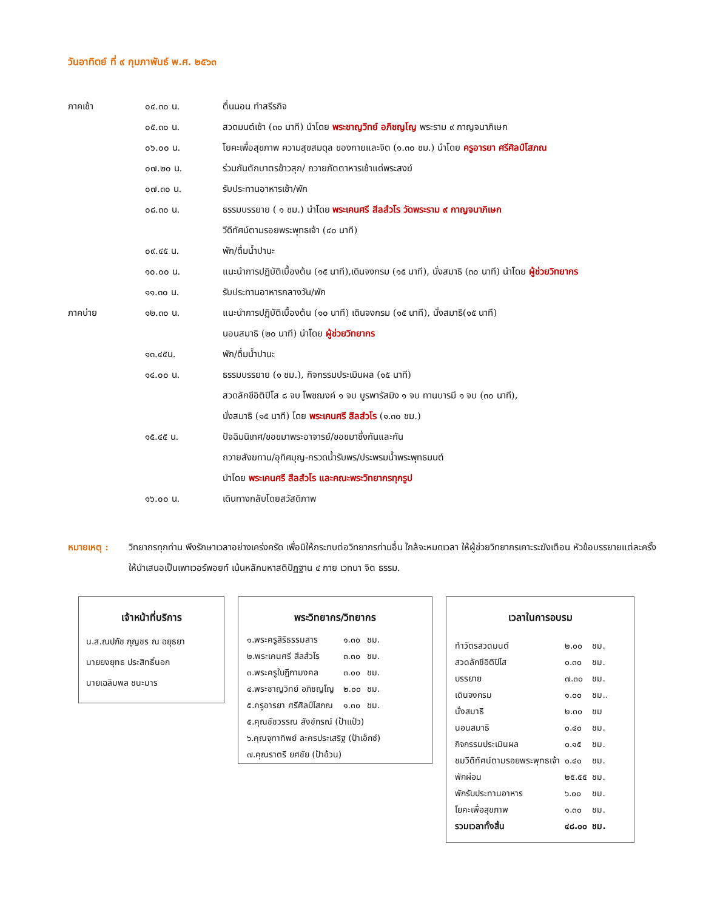วันอาทิตย์ ที่ ๙ กุมภาพันธ์ พ.ศ. ๒๕๖๓
| ภาคเช้า | ๐๔.๓๐ น. | ตื่นนอน ทำสรีรกิจ |
| | ๐๕.๓๐ น. | สวดมนต์เช้า (๓๐ นาที) นำโดย พระชาญวิทย์ อภิชญโญ พระราม ๙ กาญจนาภิเษก |
| | ๐๖.๐๐ น. | โยคะเพื่อสุขภาพ ความสุขสมดุล ของกายและจิต (๑.๓๐ ชม.) นำโดย ครูอารยา ศรีศิลป์โสภณ |
| | ๐๗.๒๐ น. | ร่วมกันตักบาตรข้าวสุก/ ถวายภัตตาหารเช้าแด่พระสงฆ์ |
| | ๐๗.๓๐ น. | รับประทานอาหารเช้า/พัก |
| | ๐๘.๓๐ น. | ธรรมบรรยาย ( ๑ ชม.) นำโดย พระเคนศรี สีลสํวโร วัดพระราม ๙ กาญจนาภิเษก |
| | | วีดีทัศน์ตามรอยพระพุทธเจ้า (๔๐ นาที) |
| | ๐๙.๔๕ น. | พัก/ดื่มน้ำปานะ |
| | ๑๐.๐๐ น. | แนะนำการปฏิบัติเบื้องต้น (๑๕ นาที),เดินจงกรม (๑๕ นาที), นั่งสมาธิ (๓๐ นาที) นำโดย ผู้ช่วยวิทยากร |
| | ๑๑.๓๐ น. | รับประทานอาหารกลางวัน/พัก |
| ภาคบ่าย | ๑๒.๓๐ น. | แนะนำการปฏิบัติเบื้องต้น (๑๐ นาที) เดินจงกรม (๑๕ นาที), นั่งสมาธิ(๑๕ นาที) |
| | | นอนสมาธิ (๒๐ นาที) นำโดย ผู้ช่วยวิทยากร |
| | ๑๓.๔๕น. | พัก/ดื่มน้ำปานะ |
| | ๑๔.๐๐ น. | ธรรมบรรยาย (๑ ชม.), กิจกรรมประเมินผล (๑๕ นาที) |
| | | สวดลักขีอิติปิโส ๘ จบ โพชฌงค์ ๑ จบ บูรพารัสมิง ๑ จบ ทานบารมี ๑ จบ (๓๐ นาที), |
| | | นั่งสมาธิ (๑๕ นาที) โดย พระเคนศรี สีลสํวโร (๑.๓๐ ชม.) |
| | ๑๕.๔๕ น. | ปัจฉิมนิเทศ/ขอขมาพระอาจารย์/ขอขมาซึ่งกันและกัน |
| | | ถวายสังฆทาน/อุทิศบุญ-กรวดน้ำรับพร/ประพรมน้ำพระพุทธมนต์ |
| | | นำโดย พระเคนศรี สีลสํวโร และคณะพระวิทยากรทุกรูป |
| | ๑๖.๐๐ น. | เดินทางกลับโดยสวัสดิภาพ |
หมายเหตุ : วิทยากรทุกท่าน พึงรักษาเวลาอย่างเคร่งครัด เพื่อมิให้กระทบต่อวิทยากรท่านอื่น ใกล้จะหมดเวลา ให้ผู้ช่วยวิทยากรเคาะระฆังเตือน หัวข้อบรรยายแต่ละครั้ง ให้นำเสนอเป็นเพาเวอร์พอยท์ เน้นหลักมหาสติปัฏฐาน ๔ กาย เวทนา จิต ธรรม.
เจ้าหน้าที่บริการ
น.ส.ณปภัช กุญชร ณ อยุธยา
นายยงยุทธ ประสิทธิ์นอก
นายเฉลิมพล ชนะมาร
พระวิทยากร/วิทยากร
| ๑.พระครูสิริธรรมสาร | ๑.๓๐ | ชม. |
| ๒.พระเคนศรี สีลสํวโร | ๓.๓๐ | ชม. |
| ๓.พระครูใบฎีกามงคล | ๓.๐๐ | ชม. |
| ๔.พระชาญวิทย์ อภิชญโญ | ๒.๐๐ | ชม. |
| ๕.ครูอารยา ศรีศิลป์โสภณ | ๑.๓๐ | ชม. |
| ๕.คุณชัชวรรณ สังข์กรณ์ (ป้าแป๋ว) | | |
| ๖.คุณจุฑาทิพย์ ละครประเสริฐ (ป้าเอ็กซ์) | | |
| ๗.คุณราตรี ยศชัย (ป้าอ้วน) | | |
เวลาในการอบรม
| ทำวัตรสวดมนต์ | ๒.๐๐ | ชม. |
| สวดลักขีอิติปิโส | ๐.๓๐ | ชม. |
| บรรยาย | ๗.๓๐ | ชม. |
| เดินจงกรม | ๑.๐๐ | ชม.. |
| นั่งสมาธิ | ๒.๓๐ | ชม |
| นอนสมาธิ | ๐.๔๐ | ชม. |
| กิจกรรมประเมินผล | ๐.๑๕ | ชม. |
| ชมวีดีทัศน์ตามรอยพระพุทธเจ้า | ๐.๔๐ | ชม. |
| พักผ่อน | ๒๕.๕๕ | ชม. |
| พักรับประทานอาหาร | ๖.๐๐ | ชม. |
| โยคะเพื่อสุขภาพ | ๑.๓๐ | ชม. |
| รวมเวลาทั้งสิ้น | ๔๘.๐๐ | ชม. |